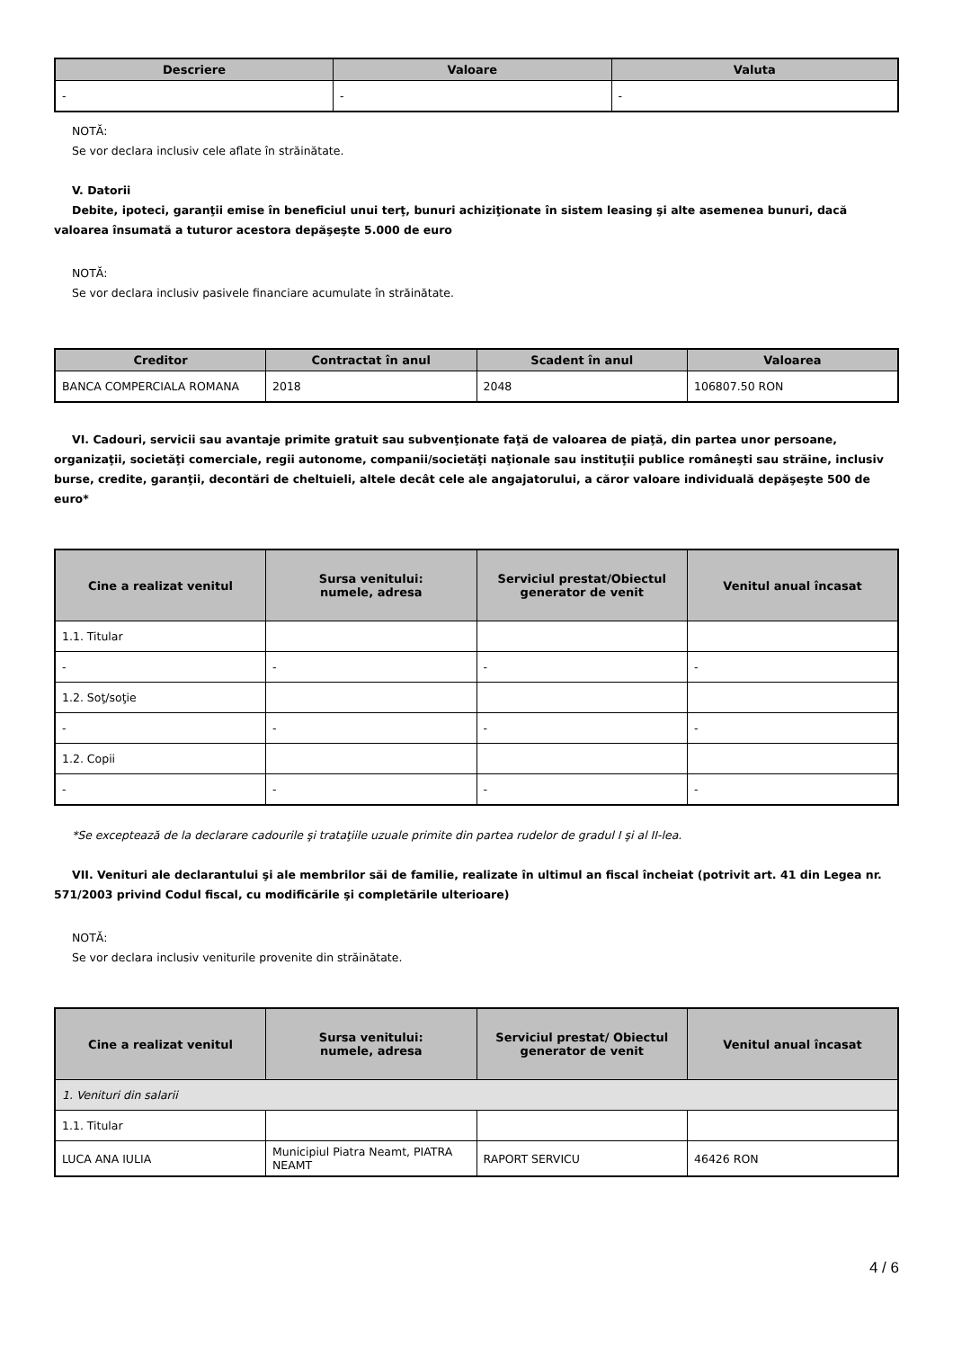| Descriere | Valoare | Valuta |
| --- | --- | --- |
| - | - | - |
NOTĂ:
Se vor declara inclusiv cele aflate în străinătate.
V. Datorii
Debite, ipoteci, garanţii emise în beneficiul unui terţ, bunuri achiziţionate în sistem leasing şi alte asemenea bunuri, dacă valoarea însumată a tuturor acestora depăşeşte 5.000 de euro
NOTĂ:
Se vor declara inclusiv pasivele financiare acumulate în străinătate.
| Creditor | Contractat în anul | Scadent în anul | Valoarea |
| --- | --- | --- | --- |
| BANCA COMPERCIALA ROMANA | 2018 | 2048 | 106807.50 RON |
VI. Cadouri, servicii sau avantaje primite gratuit sau subvenţionate faţă de valoarea de piaţă, din partea unor persoane, organizaţii, societăţi comerciale, regii autonome, companii/societăţi naţionale sau instituţii publice româneşti sau străine, inclusiv burse, credite, garanţii, decontări de cheltuieli, altele decât cele ale angajatorului, a căror valoare individuală depăşeşte 500 de euro*
| Cine a realizat venitul | Sursa venitului: numele, adresa | Serviciul prestat/Obiectul generator de venit | Venitul anual încasat |
| --- | --- | --- | --- |
| 1.1. Titular | | | |
| - | - | - | - |
| 1.2. Soţ/soţie | | | |
| - | - | - | - |
| 1.2. Copii | | | |
| - | - | - | - |
*Se exceptează de la declarare cadourile şi trataţiile uzuale primite din partea rudelor de gradul I şi al II-lea.
VII. Venituri ale declarantului şi ale membrilor săi de familie, realizate în ultimul an fiscal încheiat (potrivit art. 41 din Legea nr. 571/2003 privind Codul fiscal, cu modificările şi completările ulterioare)
NOTĂ:
Se vor declara inclusiv veniturile provenite din străinătate.
| Cine a realizat venitul | Sursa venitului: numele, adresa | Serviciul prestat/ Obiectul generator de venit | Venitul anual încasat |
| --- | --- | --- | --- |
| 1. Venituri din salarii | | | |
| 1.1. Titular | | | |
| LUCA ANA IULIA | Municipiul Piatra Neamt, PIATRA NEAMT | RAPORT SERVICU | 46426 RON |
4 / 6